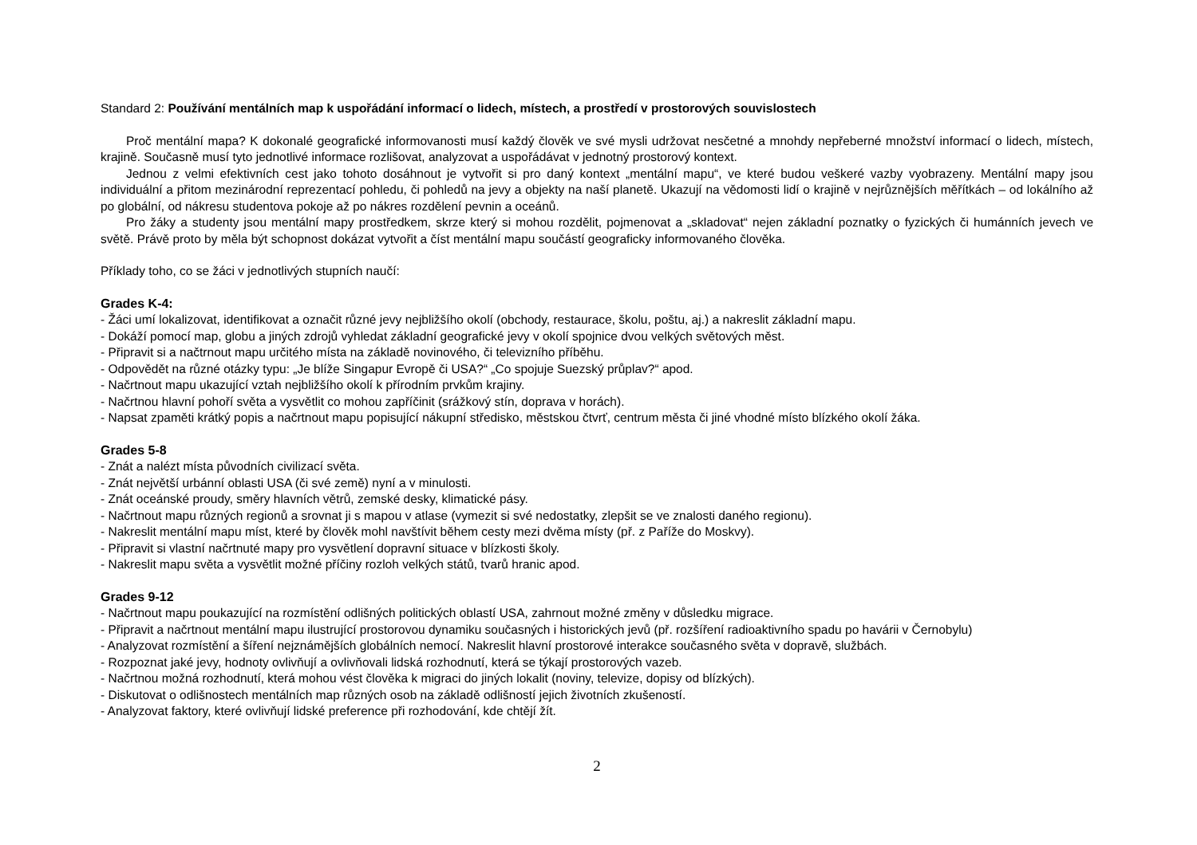Standard 2: Používání mentálních map k uspořádání informací o lidech, místech, a prostředí v prostorových souvislostech
Proč mentální mapa? K dokonalé geografické informovanosti musí každý člověk ve své mysli udržovat nesčetné a mnohdy nepřeberné množství informací o lidech, místech, krajině. Současně musí tyto jednotlivé informace rozlišovat, analyzovat a uspořádávat v jednotný prostorový kontext.
Jednou z velmi efektivních cest jako tohoto dosáhnout je vytvořit si pro daný kontext „mentální mapu“, ve které budou veškeré vazby vyobrazeny. Mentální mapy jsou individuální a přitom mezinárodní reprezentací pohledu, či pohledů na jevy a objekty na naší planetě. Ukazují na vědomosti lidí o krajině v nejrůznějších měřítkách – od lokálního až po globální, od nákresu studentova pokoje až po nákres rozdělení pevnin a oceánů.
Pro žáky a studenty jsou mentální mapy prostředkem, skrze který si mohou rozdělit, pojmenovat a „skladovat“ nejen základní poznatky o fyzických či humánních jevech ve světě. Právě proto by měla být schopnost dokázat vytvořit a číst mentální mapu součástí geograficky informovaného člověka.
Příklady toho, co se žáci v jednotlivých stupních naučí:
Grades K-4:
- Žáci umí lokalizovat, identifikovat a označit různé jevy nejbližšího okolí (obchody, restaurace, školu, poštu, aj.) a nakreslit základní mapu.
- Dokáží pomocí map, globu a jiných zdrojů vyhledat základní geografické jevy v okolí spojnice dvou velkých světových měst.
- Připravit si a načtrnout mapu určitého místa na základě novinového, či televizního příběhu.
- Odpovědět na různé otázky typu: „Je blíže Singapur Evropě či USA?“ „Co spojuje Suezský průplav?“ apod.
- Načrtnout mapu ukazující vztah nejbližšího okolí k přírodním prvkům krajiny.
- Načrtnou hlavní pohoří světa a vysvětlit co mohou zapříčinit (srážkový stín, doprava v horách).
- Napsat zpaměti krátký popis a načrtnout mapu popisující nákupní středisko, městskou čtvrť, centrum města či jiné vhodné místo blízkého okolí žáka.
Grades 5-8
- Znát a nalézt místa původních civilizací světa.
- Znát největší urbánní oblasti USA (či své země) nyní a v minulosti.
- Znát oceánské proudy, směry hlavních větrů, zemské desky, klimatické pásy.
- Načrtnout mapu různých regionů a srovnat ji s mapou v atlase (vymezit si své nedostatky, zlepšit se ve znalosti daného regionu).
- Nakreslit mentální mapu míst, které by člověk mohl navštívit během cesty mezi dvěma místy (př. z Paříže do Moskvy).
- Připravit si vlastní načrtnuté mapy pro vysvětlení dopravní situace v blízkosti školy.
- Nakreslit mapu světa a vysvětlit možné příčiny rozloh velkých států, tvarů hranic apod.
Grades 9-12
- Načrtnout mapu poukazující na rozmístění odlišných politických oblastí USA, zahrnout možné změny v důsledku migrace.
- Připravit a načrtnout mentální mapu ilustrující prostorovou dynamiku současných i historických jevů (př. rozšíření radioaktivního spadu po havárii v Černobylu)
- Analyzovat rozmístění a šíření nejznámějších globálních nemocí. Nakreslit hlavní prostorové interakce současného světa v dopravě, službách.
- Rozpoznat jaké jevy, hodnoty ovlivňují a ovlivňovali lidská rozhodnutí, která se týkají prostorových vazeb.
- Načrtnou možná rozhodnutí, která mohou vést člověka k migraci do jiných lokalit (noviny, televize, dopisy od blízkých).
- Diskutovat o odlišnostech mentálních map různých osob na základě odlišností jejich životních zkušeností.
- Analyzovat faktory, které ovlivňují lidské preference při rozhodování, kde chtějí žít.
2